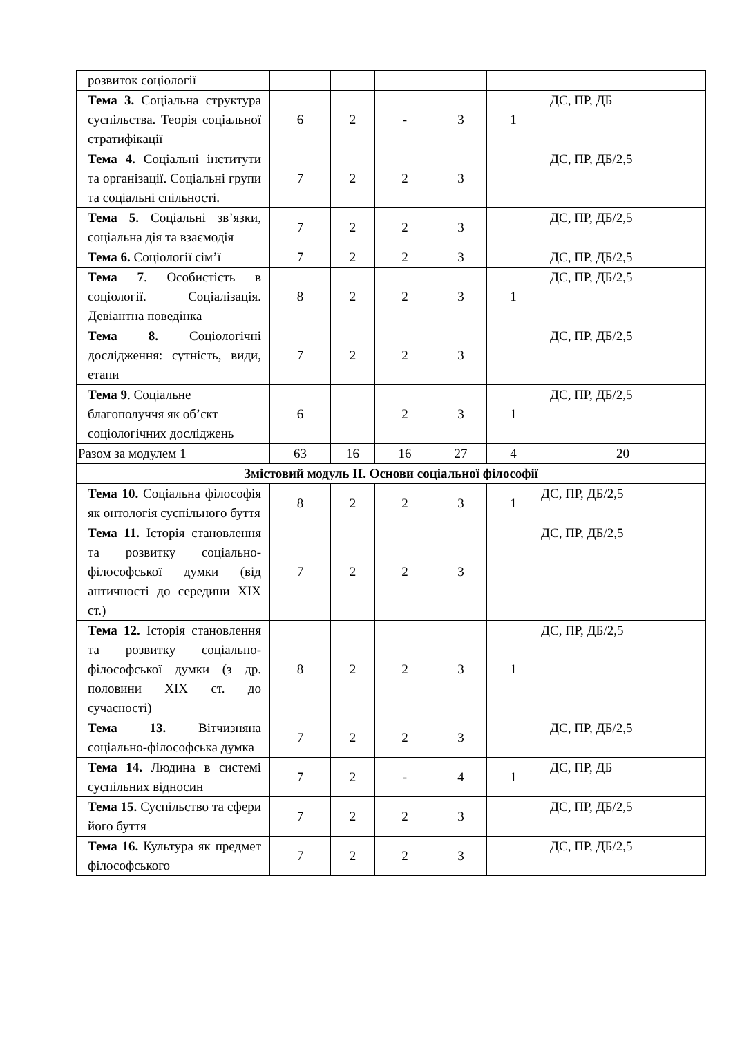| розвиток соціології | | | | | | |
| Тема 3. Соціальна структура суспільства. Теорія соціальної стратифікації | 6 | 2 | - | 3 | 1 | ДС, ПР, ДБ |
| Тема 4. Соціальні інститути та організації. Соціальні групи та соціальні спільності. | 7 | 2 | 2 | 3 | | ДС, ПР, ДБ/2,5 |
| Тема 5. Соціальні зв’язки, соціальна дія та взаємодія | 7 | 2 | 2 | 3 | | ДС, ПР, ДБ/2,5 |
| Тема 6. Соціології сім’ї | 7 | 2 | 2 | 3 | | ДС, ПР, ДБ/2,5 |
| Тема 7 . Особистість в соціології. Соціалізація. Девіантна поведінка | 8 | 2 | 2 | 3 | 1 | ДС, ПР, ДБ/2,5 |
| Тема 8. Соціологічні дослідження: сутність, види, етапи | 7 | 2 | 2 | 3 | | ДС, ПР, ДБ/2,5 |
| Тема 9 . Соціальне благополуччя як об’єкт соціологічних досліджень | 6 | | 2 | 3 | 1 | ДС, ПР, ДБ/2,5 |
| Разом за модулем 1 | 63 | 16 | 16 | 27 | 4 | 20 |
| Змістовий модуль ІІ. Основи соціальної філософії | | | | | | |
| Тема 10. Соціальна філософія як онтологія суспільного буття | 8 | 2 | 2 | 3 | 1 | ДС, ПР, ДБ/2,5 |
| Тема 11. Історія становлення та розвитку соціально-філософської думки (від античності до середини ХІХ ст.) | 7 | 2 | 2 | 3 | | ДС, ПР, ДБ/2,5 |
| Тема 12. Історія становлення та розвитку соціально-філософської думки (з др. половини ХІХ ст. до сучасності) | 8 | 2 | 2 | 3 | 1 | ДС, ПР, ДБ/2,5 |
| Тема 13. Вітчизняна соціально-філософська думка | 7 | 2 | 2 | 3 | | ДС, ПР, ДБ/2,5 |
| Тема 14. Людина в системі суспільних відносин | 7 | 2 | - | 4 | 1 | ДС, ПР, ДБ |
| Тема 15. Суспільство та сфери його буття | 7 | 2 | 2 | 3 | | ДС, ПР, ДБ/2,5 |
| Тема 16. Культура як предмет філософського | 7 | 2 | 2 | 3 | | ДС, ПР, ДБ/2,5 |